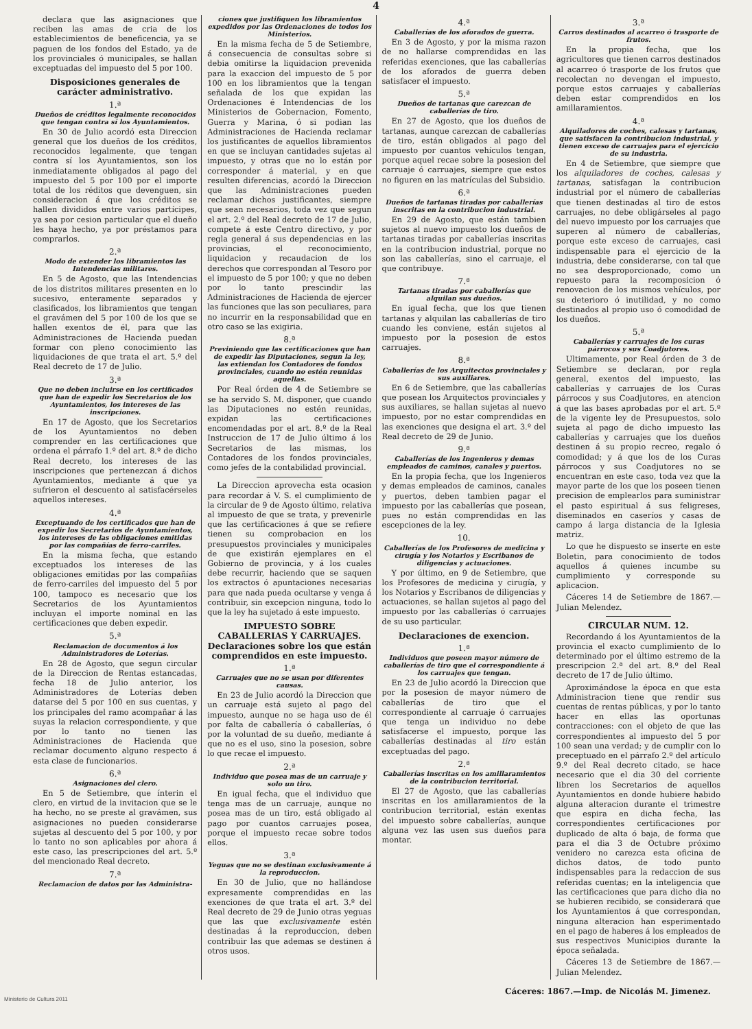4
declara que las asignaciones que reciben las amas de cria de los establecimientos de beneficencia, ya se paguen de los fondos del Estado, ya de los provinciales ó municipales, se hallan exceptuadas del impuesto del 5 por 100.
Disposiciones generales de carácter administrativo.
1.ª
Dueños de créditos legalmente reconocidos que tengan contra sí los Ayuntamientos.
En 30 de Julio acordó esta Direccion general que los dueños de los créditos, reconocidos legalmente, que tengan contra sí los Ayuntamientos, son los inmediatamente obligados al pago del impuesto del 5 por 100 por el importe total de los réditos que devenguen, sin consideracion á que los créditos se hallen divididos entre varios partícipes, ya sea por cesion particular que el dueño les haya hecho, ya por préstamos para comprarlos.
2.ª
Modo de extender los libramientos las Intendencias militares.
En 5 de Agosto, que las Intendencias de los distritos militares presenten en lo sucesivo, enteramente separados y clasificados, los libramientos que tengan el gravámen del 5 por 100 de los que se hallen exentos de él, para que las Administraciones de Hacienda puedan formar con pleno conocimiento las liquidaciones de que trata el art. 5.º del Real decreto de 17 de Julio.
3.ª
Que no deben incluirse en los certificados que han de expedir los Secretarios de los Ayuntamientos, los intereses de las inscripciones.
En 17 de Agosto, que los Secretarios de los Ayuntamientos no deben comprender en las certificaciones que ordena el párrafo 1.º del art. 8.º de dicho Real decreto, los intereses de las inscripciones que pertenezcan á dichos Ayuntamientos, mediante á que ya sufrieron el descuento al satisfacérseles aquellos intereses.
4.ª
Exceptuando de los certificados que han de expedir los Secretarios de Ayuntamientos, los intereses de las obligaciones emitidas por las compañías de ferro-carriles.
En la misma fecha, que estando exceptuados los intereses de las obligaciones emitidas por las compañías de ferro-carriles del impuesto del 5 por 100, tampoco es necesario que los Secretarios de los Ayuntamientos incluyan el importe nominal en las certificaciones que deben expedir.
5.ª
Reclamacion de documentos á los Administradores de Loterías.
En 28 de Agosto, que segun circular de la Direccion de Rentas estancadas, fecha 18 de Julio anterior, los Administradores de Loterías deben datarse del 5 por 100 en sus cuentas, y los principales del ramo acompañar á las suyas la relacion correspondiente, y que por lo tanto no tienen las Administraciones de Hacienda que reclamar documento alguno respecto á esta clase de funcionarios.
6.ª
Asignaciones del clero.
En 5 de Setiembre, que ínterin el clero, en virtud de la invitacion que se le ha hecho, no se preste al gravámen, sus asignaciones no pueden considerarse sujetas al descuento del 5 por 100, y por lo tanto no son aplicables por ahora á este caso, las prescripciones del art. 5.º del mencionado Real decreto.
7.ª
Reclamacion de datos por las Administra-
ciones que justifiquen los libramientos expedidos por las Ordenaciones de todos los Ministerios.
En la misma fecha de 5 de Setiembre, á consecuencia de consultas sobre si debia omitirse la liquidacion prevenida para la exaccion del impuesto de 5 por 100 en los libramientos que la tengan señalada de los que expidan las Ordenaciones é Intendencias de los Ministerios de Gobernacion, Fomento, Guerra y Marina, ó si podian las Administraciones de Hacienda reclamar los justificantes de aquellos libramientos en que se incluyan cantidades sujetas al impuesto, y otras que no lo están por corresponder á material, y en que resulten diferencias, acordó la Direccion que las Administraciones pueden reclamar dichos justificantes, siempre que sean necesarios, toda vez que segun el art. 2.º del Real decreto de 17 de Julio, compete á este Centro directivo, y por regla general á sus dependencias en las provincias, el reconocimiento, liquidacion y recaudacion de los derechos que correspondan al Tesoro por el impuesto de 5 por 100; y que no deben por lo tanto prescindir las Administraciones de Hacienda de ejercer las funciones que las son peculiares, para no incurrir en la responsabilidad que en otro caso se las exigiria.
8.ª
Previniendo que las certificaciones que han de expedir las Diputaciones, segun la ley, las extiendan los Contadores de fondos provinciales, cuando no estén reunidas aquellas.
Por Real órden de 4 de Setiembre se se ha servido S. M. disponer, que cuando las Diputaciones no estén reunidas, expidan las certificaciones encomendadas por el art. 8.º de la Real Instruccion de 17 de Julio último á los Secretarios de las mismas, los Contadores de los fondos provinciales, como jefes de la contabilidad provincial.
La Direccion aprovecha esta ocasion para recordar á V. S. el cumplimiento de la circular de 9 de Agosto último, relativa al impuesto de que se trata, y prevenirle que las certificaciones á que se refiere tienen su comprobacion en los presupuestos provinciales y municipales de que existirán ejemplares en el Gobierno de provincia, y á los cuales debe recurrir, haciendo que se saquen los extractos ó apuntaciones necesarias para que nada pueda ocultarse y venga á contribuir, sin excepcion ninguna, todo lo que la ley ha sujetado á este impuesto.
IMPUESTO SOBRE CABALLERIAS Y CARRUAJES.
Declaraciones sobre los que están comprendidos en este impuesto.
1.ª
Carruajes que no se usan por diferentes causas.
En 23 de Julio acordó la Direccion que un carruaje está sujeto al pago del impuesto, aunque no se haga uso de él por falta de caballería ó caballerías, ó por la voluntad de su dueño, mediante á que no es el uso, sino la posesion, sobre lo que recae el impuesto.
2.ª
Individuo que posea mas de un carruaje y solo un tiro.
En igual fecha, que el individuo que tenga mas de un carruaje, aunque no posea mas de un tiro, está obligado al pago por cuantos carruajes posea, porque el impuesto recae sobre todos ellos.
3.ª
Yeguas que no se destinan exclusivamente á la reproduccion.
En 30 de Julio, que no hallándose expresamente comprendidas en las exenciones de que trata el art. 3.º del Real decreto de 29 de Junio otras yeguas que las que exclusivamente estén destinadas á la reproduccion, deben contribuir las que ademas se destinen á otros usos.
4.ª
Caballerías de los aforados de guerra.
En 3 de Agosto, y por la misma razon de no hallarse comprendidas en las referidas exenciones, que las caballerías de los aforados de guerra deben satisfacer el impuesto.
5.ª
Dueños de tartanas que carezcan de caballerías de tiro.
En 27 de Agosto, que los dueños de tartanas, aunque carezcan de caballerías de tiro, están obligados al pago del impuesto por cuantos vehículos tengan, porque aquel recae sobre la posesion del carruaje ó carruajes, siempre que estos no figuren en las matrículas del Subsidio.
6.ª
Dueños de tartanas tiradas por caballerías inscritas en la contribucion industrial.
En 29 de Agosto, que están tambien sujetos al nuevo impuesto los dueños de tartanas tiradas por caballerías inscritas en la contribucion industrial, porque no son las caballerías, sino el carruaje, el que contribuye.
7.ª
Tartanas tiradas por caballerías que alquilan sus dueños.
En igual fecha, que los que tienen tartanas y alquilan las caballerías de tiro cuando les conviene, están sujetos al impuesto por la posesion de estos carruajes.
8.ª
Caballerías de los Arquitectos provinciales y sus auxiliares.
En 6 de Setiembre, que las caballerías que posean los Arquitectos provinciales y sus auxiliares, se hallan sujetas al nuevo impuesto, por no estar comprendidas en las exenciones que designa el art. 3.º del Real decreto de 29 de Junio.
9.ª
Caballerías de los Ingenieros y demas empleados de caminos, canales y puertos.
En la propia fecha, que los Ingenieros y demas empleados de caminos, canales y puertos, deben tambien pagar el impuesto por las caballerías que posean, pues no están comprendidas en las escepciones de la ley.
10.
Caballerías de los Profesores de medicina y cirugía y los Notarios y Escribanos de diligencias y actuaciones.
Y por último, en 9 de Setiembre, que los Profesores de medicina y cirugía, y los Notarios y Escribanos de diligencias y actuaciones, se hallan sujetos al pago del impuesto por las caballerías ó carruajes de su uso particular.
Declaraciones de exencion.
1.ª
Individuos que poseen mayor número de caballerías de tiro que el correspondiente á los carruajes que tengan.
En 23 de Julio acordó la Direccion que por la posesion de mayor número de caballerías de tiro que el correspondiente al carruaje ó carruajes que tenga un individuo no debe satisfacerse el impuesto, porque las caballerías destinadas al tiro están exceptuadas del pago.
2.ª
Caballerías inscritas en los amillaramientos de la contribucion territorial.
El 27 de Agosto, que las caballerías inscritas en los amillaramientos de la contribucion territorial, están exentas del impuesto sobre caballerías, aunque alguna vez las usen sus dueños para montar.
3.ª
Carros destinados al acarreo ó trasporte de frutos.
En la propia fecha, que los agricultores que tienen carros destinados al acarreo ó trasporte de los frutos que recolectan no devengan el impuesto, porque estos carruajes y caballerías deben estar comprendidos en los amillaramientos.
4.ª
Alquiladores de coches, calesas y tartanas, que satisfacen la contribucion industrial, y tienen exceso de carruajes para el ejercicio de su industria.
En 4 de Setiembre, que siempre que los alquiladores de coches, calesas y tartanas, satisfagan la contribucion industrial por el número de caballerías que tienen destinadas al tiro de estos carruajes, no debe obligárseles al pago del nuevo impuesto por los carruajes que superen al número de caballerías, porque este exceso de carruajes, casi indispensable para el ejercicio de la industria, debe considerarse, con tal que no sea desproporcionado, como un repuesto para la recomposicion ó renovacion de los mismos vehículos, por su deterioro ó inutilidad, y no como destinados al propio uso ó comodidad de los dueños.
5.ª
Caballerías y carruajes de los curas párrocos y sus Coadjutores.
Ultimamente, por Real órden de 3 de Setiembre se declaran, por regla general, exentos del impuesto, las caballerías y carruajes de los Curas párrocos y sus Coadjutores, en atencion á que las bases aprobadas por el art. 5.º de la vigente ley de Presupuestos, solo sujeta al pago de dicho impuesto las caballerías y carruajes que los dueños destinen á su propio recreo, regalo ó comodidad; y á que los de los Curas párrocos y sus Coadjutores no se encuentran en este caso, toda vez que la mayor parte de los que los poseen tienen precision de emplearlos para suministrar el pasto espiritual á sus feligreses, diseminados en caseríos y casas de campo á larga distancia de la Iglesia matriz.
Lo que he dispuesto se inserte en este Boletin, para conocimiento de todos aquellos á quienes incumbe su cumplimiento y corresponde su aplicacion.
Cáceres 14 de Setiembre de 1867.— Julian Melendez.
CIRCULAR NUM. 12.
Recordando á los Ayuntamientos de la provincia el exacto cumplimiento de lo determinado por el último estremo de la prescripcion 2.ª del art. 8.º del Real decreto de 17 de Julio último.
Aproximándose la época en que esta Administracion tiene que rendir sus cuentas de rentas públicas, y por lo tanto hacer en ellas las oportunas contracciones: con el objeto de que las correspondientes al impuesto del 5 por 100 sean una verdad; y de cumplir con lo preceptuado en el párrafo 2.º del artículo 9.º del Real decreto citado, se hace necesario que el dia 30 del corriente libren los Secretarios de aquellos Ayuntamientos en donde hubiere habido alguna alteracion durante el trimestre que espira en dicha fecha, las correspondientes certificaciones por duplicado de alta ó baja, de forma que para el dia 3 de Octubre próximo venidero no carezca esta oficina de dichos datos, de todo punto indispensables para la redaccion de sus referidas cuentas; en la inteligencia que las certificaciones que para dicho dia no se hubieren recibido, se considerará que los Ayuntamientos á que correspondan, ninguna alteracion han esperimentado en el pago de haberes á los empleados de sus respectivos Municipios durante la época señalada.
Cáceres 13 de Setiembre de 1867.— Julian Melendez.
Cáceres: 1867.—Imp. de Nicolás M. Jimenez.
Ministerio de Cultura 2011